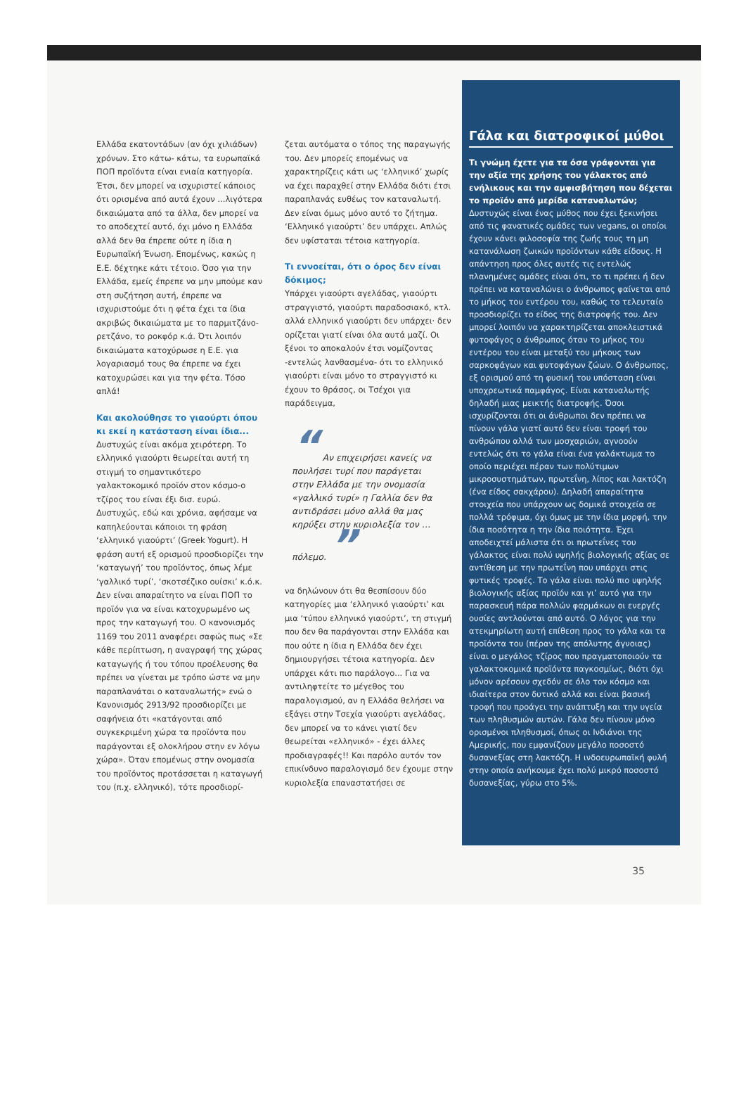Ελλάδα εκατοντάδων (αν όχι χιλιάδων) χρόνων. Στο κάτω- κάτω, τα ευρωπαϊκά ΠΟΠ προϊόντα είναι ενιαία κατηγορία. Έτσι, δεν μπορεί να ισχυριστεί κάποιος ότι ορισμένα από αυτά έχουν ...λιγότερα δικαιώματα από τα άλλα, δεν μπορεί να το αποδεχτεί αυτό, όχι μόνο η Ελλάδα αλλά δεν θα έπρεπε ούτε η ίδια η Ευρωπαϊκή Ένωση. Επομένως, κακώς η Ε.Ε. δέχτηκε κάτι τέτοιο. Όσο για την Ελλάδα, εμείς έπρεπε να μην μπούμε καν στη συζήτηση αυτή, έπρεπε να ισχυριστούμε ότι η φέτα έχει τα ίδια ακριβώς δικαιώματα με το παρμιτζάνο-ρετζάνο, το ροκφόρ κ.ά. Ότι λοιπόν δικαιώματα κατοχύρωσε η Ε.Ε. για λογαριασμό τους θα έπρεπε να έχει κατοχυρώσει και για την φέτα. Τόσο απλά!
Και ακολούθησε το γιαούρτι όπου κι εκεί η κατάσταση είναι ίδια...
Δυστυχώς είναι ακόμα χειρότερη. Το ελληνικό γιαούρτι θεωρείται αυτή τη στιγμή το σημαντικότερο γαλακτοκομικό προϊόν στον κόσμο-ο τζίρος του είναι έξι δισ. ευρώ. Δυστυχώς, εδώ και χρόνια, αφήσαμε να καπηλεύονται κάποιοι τη φράση ‘ελληνικό γιαούρτι’ (Greek Yogurt). Η φράση αυτή εξ ορισμού προσδιορίζει την ‘καταγωγή’ του προϊόντος, όπως λέμε ‘γαλλικό τυρί’, ‘σκοτσέζικο ουίσκι’ κ.ό.κ. Δεν είναι απαραίτητο να είναι ΠΟΠ το προϊόν για να είναι κατοχυρωμένο ως προς την καταγωγή του. Ο κανονισμός 1169 του 2011 αναφέρει σαφώς πως «Σε κάθε περίπτωση, η αναγραφή της χώρας καταγωγής ή του τόπου προέλευσης θα πρέπει να γίνεται με τρόπο ώστε να μην παραπλανάται ο καταναλωτής» ενώ ο Κανονισμός 2913/92 προσδιορίζει με σαφήνεια ότι «κατάγονται από συγκεκριμένη χώρα τα προϊόντα που παράγονται εξ ολοκλήρου στην εν λόγω χώρα». Όταν επομένως στην ονομασία του προϊόντος προτάσσεται η καταγωγή του (π.χ. ελληνικό), τότε προσδιορί-
ζεται αυτόματα ο τόπος της παραγωγής του. Δεν μπορείς επομένως να χαρακτηρίζεις κάτι ως ‘ελληνικό’ χωρίς να έχει παραχθεί στην Ελλάδα διότι έτσι παραπλανάς ευθέως τον καταναλωτή. Δεν είναι όμως μόνο αυτό το ζήτημα. ‘Ελληνικό γιαούρτι’ δεν υπάρχει. Απλώς δεν υφίσταται τέτοια κατηγορία.
Τι εννοείται, ότι ο όρος δεν είναι δόκιμος;
Υπάρχει γιαούρτι αγελάδας, γιαούρτι στραγγιστό, γιαούρτι παραδοσιακό, κτλ. αλλά ελληνικό γιαούρτι δεν υπάρχει· δεν ορίζεται γιατί είναι όλα αυτά μαζί. Οι ξένοι το αποκαλούν έτσι νομίζοντας -εντελώς λανθασμένα- ότι το ελληνικό γιαούρτι είναι μόνο το στραγγιστό κι έχουν το θράσος, οι Τσέχοι για παράδειγμα,
“ Αν επιχειρήσει κανείς να πουλήσει τυρί που παράγεται στην Ελλάδα με την ονομασία «γαλλικό τυρί» η Γαλλία δεν θα αντιδράσει μόνο αλλά θα μας κηρύξει στην κυριολεξία τον …πόλεμο. ”
να δηλώνουν ότι θα θεσπίσουν δύο κατηγορίες μια ‘ελληνικό γιαούρτι’ και μια ‘τύπου ελληνικό γιαούρτι’, τη στιγμή που δεν θα παράγονται στην Ελλάδα και που ούτε η ίδια η Ελλάδα δεν έχει δημιουργήσει τέτοια κατηγορία. Δεν υπάρχει κάτι πιο παράλογο... Για να αντιληφτείτε το μέγεθος του παραλογισμού, αν η Ελλάδα θελήσει να εξάγει στην Τσεχία γιαούρτι αγελάδας, δεν μπορεί να το κάνει γιατί δεν θεωρείται «ελληνικό» - έχει άλλες προδιαγραφές!! Και παρόλο αυτόν τον επικίνδυνο παραλογισμό δεν έχουμε στην κυριολεξία επαναστατήσει σε
Γάλα και διατροφικοί μύθοι
Τι γνώμη έχετε για τα όσα γράφονται για την αξία της χρήσης του γάλακτος από ενήλικους και την αμφισβήτηση που δέχεται το προϊόν από μερίδα καταναλωτών;
Δυστυχώς είναι ένας μύθος που έχει ξεκινήσει από τις φανατικές ομάδες των vegans, οι οποίοι έχουν κάνει φιλοσοφία της ζωής τους τη μη κατανάλωση ζωικών προϊόντων κάθε είδους. Η απάντηση προς όλες αυτές τις εντελώς πλανημένες ομάδες είναι ότι, το τι πρέπει ή δεν πρέπει να καταναλώνει ο άνθρωπος φαίνεται από το μήκος του εντέρου του, καθώς το τελευταίο προσδιορίζει το είδος της διατροφής του. Δεν μπορεί λοιπόν να χαρακτηρίζεται αποκλειστικά φυτοφάγος ο άνθρωπος όταν το μήκος του εντέρου του είναι μεταξύ του μήκους των σαρκοφάγων και φυτοφάγων ζώων. Ο άνθρωπος, εξ ορισμού από τη φυσική του υπόσταση είναι υποχρεωτικά παμφάγος. Είναι καταναλωτής δηλαδή μιας μεικτής διατροφής. Όσοι ισχυρίζονται ότι οι άνθρωποι δεν πρέπει να πίνουν γάλα γιατί αυτό δεν είναι τροφή του ανθρώπου αλλά των μοσχαριών, αγνοούν εντελώς ότι το γάλα είναι ένα γαλάκτωμα το οποίο περιέχει πέραν των πολύτιμων μικροσυστημάτων, πρωτεΐνη, λίπος και λακτόζη (ένα είδος σακχάρου). Δηλαδή απαραίτητα στοιχεία που υπάρχουν ως δομικά στοιχεία σε πολλά τρόφιμα, όχι όμως με την ίδια μορφή, την ίδια ποσότητα η την ίδια ποιότητα. Έχει αποδειχτεί μάλιστα ότι οι πρωτεΐνες του γάλακτος είναι πολύ υψηλής βιολογικής αξίας σε αντίθεση με την πρωτεΐνη που υπάρχει στις φυτικές τροφές. Το γάλα είναι πολύ πιο υψηλής βιολογικής αξίας προϊόν και γι’ αυτό για την παρασκευή πάρα πολλών φαρμάκων οι ενεργές ουσίες αντλούνται από αυτό. Ο λόγος για την ατεκμηρίωτη αυτή επίθεση προς το γάλα και τα προϊόντα του (πέραν της απόλυτης άγνοιας) είναι ο μεγάλος τζίρος που πραγματοποιούν τα γαλακτοκομικά προϊόντα παγκοσμίως, διότι όχι μόνον αρέσουν σχεδόν σε όλο τον κόσμο και ιδιαίτερα στον δυτικό αλλά και είναι βασική τροφή που προάγει την ανάπτυξη και την υγεία των πληθυσμών αυτών. Γάλα δεν πίνουν μόνο ορισμένοι πληθυσμοί, όπως οι Ινδιάνοι της Αμερικής, που εμφανίζουν μεγάλο ποσοστό δυσανεξίας στη λακτόζη. Η ινδοευρωπαϊκή φυλή στην οποία ανήκουμε έχει πολύ μικρό ποσοστό δυσανεξίας, γύρω στο 5%.
35